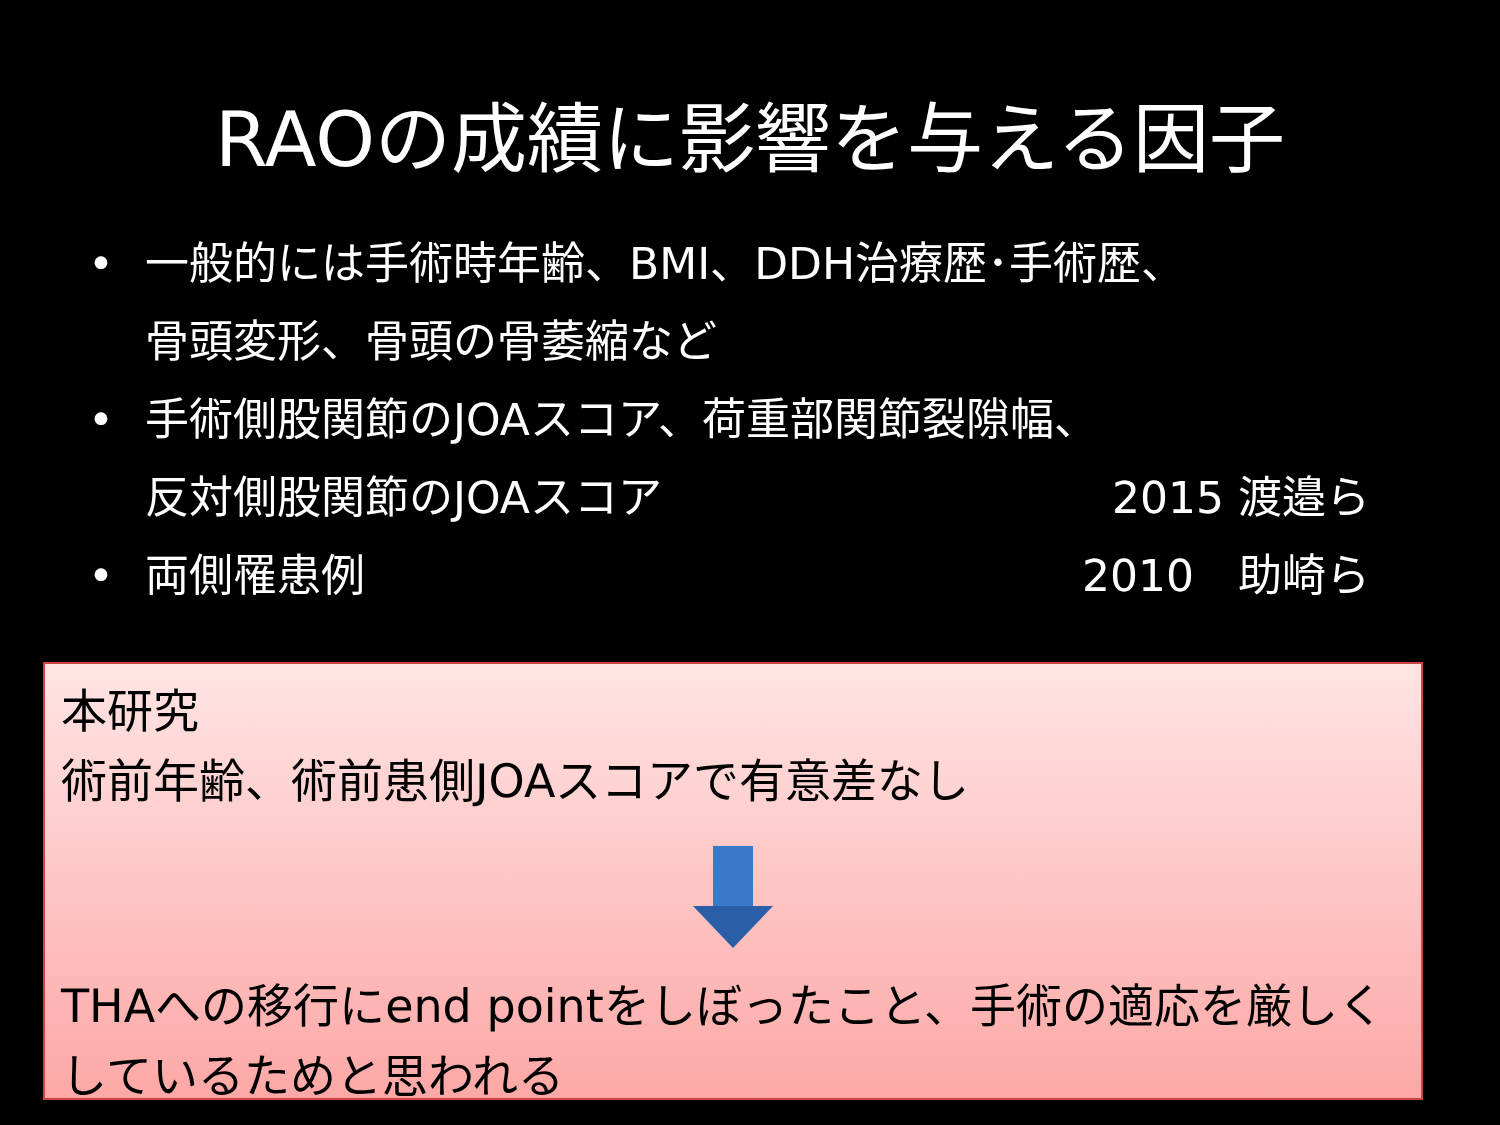RAOの成績に影響を与える因子
• 一般的には手術時年齢、BMI、DDH治療歴･手術歴、
骨頭変形、骨頭の骨萎縮など
• 手術側股関節のJOAスコア、荷重部関節裂隙幅、
反対側股関節のJOAスコア 2015 渡邉ら
• 両側罹患例 2010　助崎ら
本研究
術前年齢、術前患側JOAスコアで有意差なし
THAへの移行にend pointをしぼったこと、手術の適応を厳しくしているためと思われる